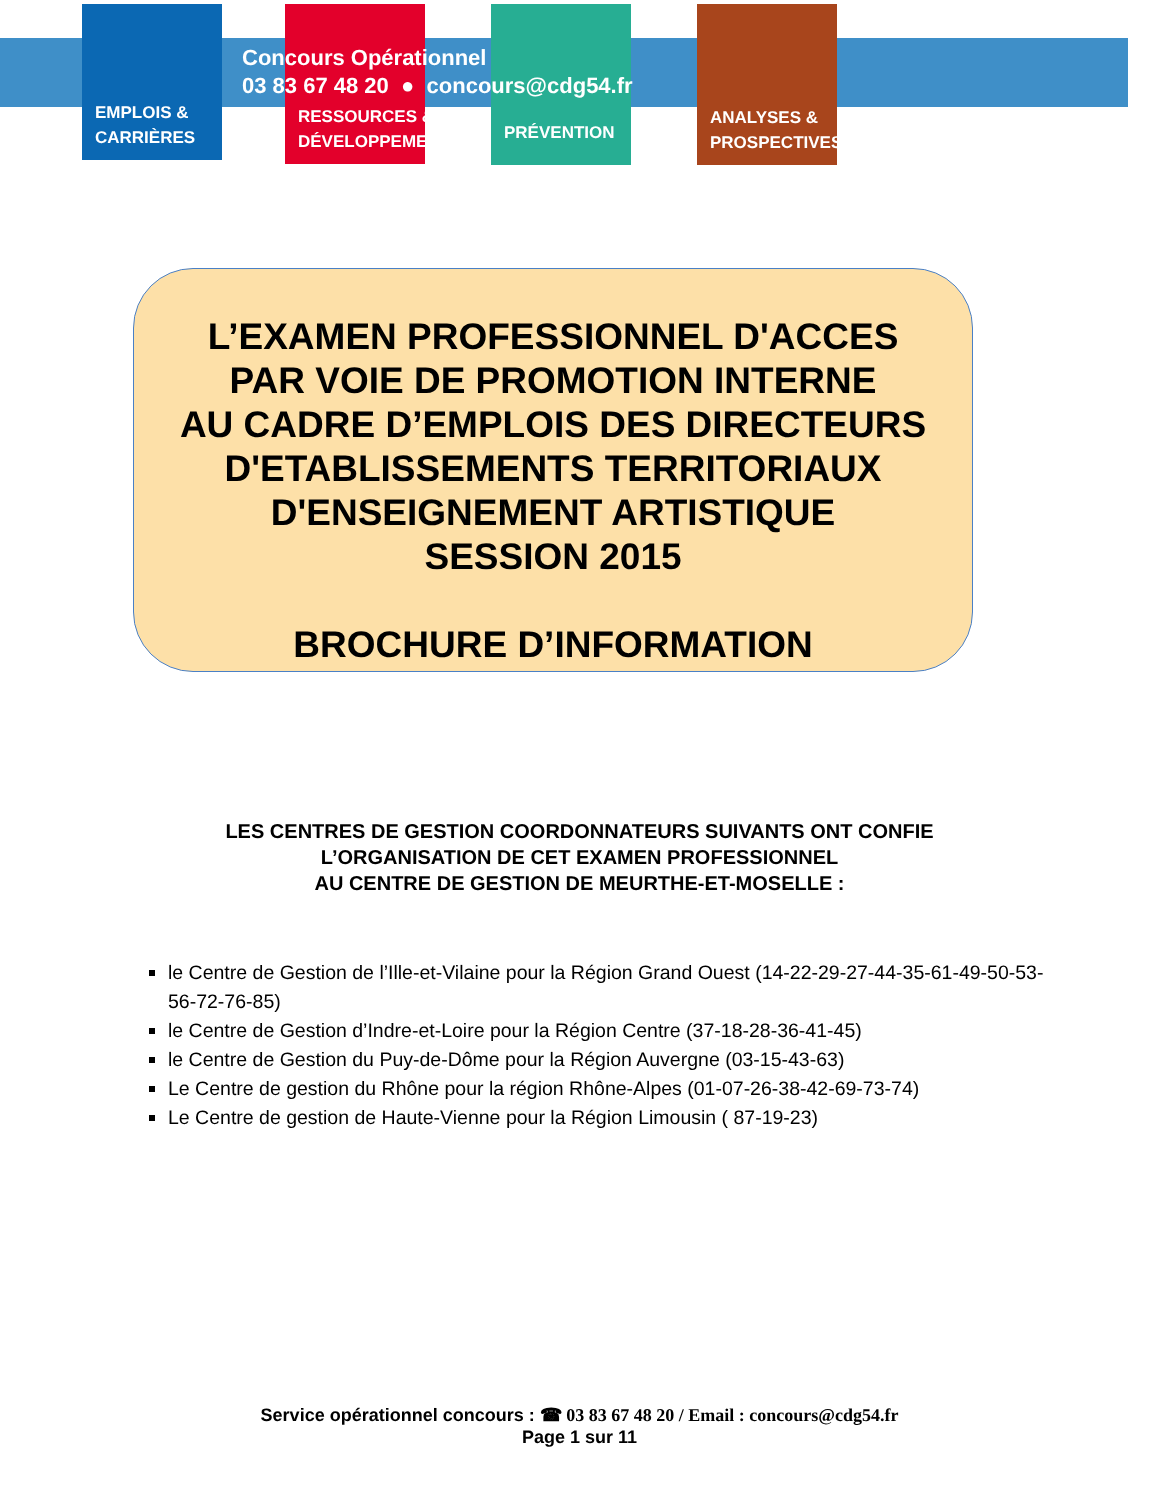EMPLOIS &
CARRIÈRES
RESSOURCES &
DÉVELOPPEMENT
PRÉVENTION
ANALYSES &
PROSPECTIVES
Concours Opérationnel
03 83 67 48 20 ● concours@cdg54.fr
L’EXAMEN PROFESSIONNEL D'ACCES
PAR VOIE DE PROMOTION INTERNE
AU CADRE D’EMPLOIS DES DIRECTEURS
D'ETABLISSEMENTS TERRITORIAUX
D'ENSEIGNEMENT ARTISTIQUE
SESSION 2015
BROCHURE D’INFORMATION
LES CENTRES DE GESTION COORDONNATEURS SUIVANTS ONT CONFIE
L’ORGANISATION DE CET EXAMEN PROFESSIONNEL
AU CENTRE DE GESTION DE MEURTHE-ET-MOSELLE :
le Centre de Gestion de l’Ille-et-Vilaine pour la Région Grand Ouest (14-22-29-27-44-35-61-49-50-53-56-72-76-85)
le Centre de Gestion d’Indre-et-Loire pour la Région Centre (37-18-28-36-41-45)
le Centre de Gestion du Puy-de-Dôme pour la Région Auvergne (03-15-43-63)
Le Centre de gestion du Rhône pour la région Rhône-Alpes (01-07-26-38-42-69-73-74)
Le Centre de gestion de Haute-Vienne pour la Région Limousin ( 87-19-23)
Service opérationnel concours : ☎ 03 83 67 48 20 / Email : concours@cdg54.fr
Page 1 sur 11